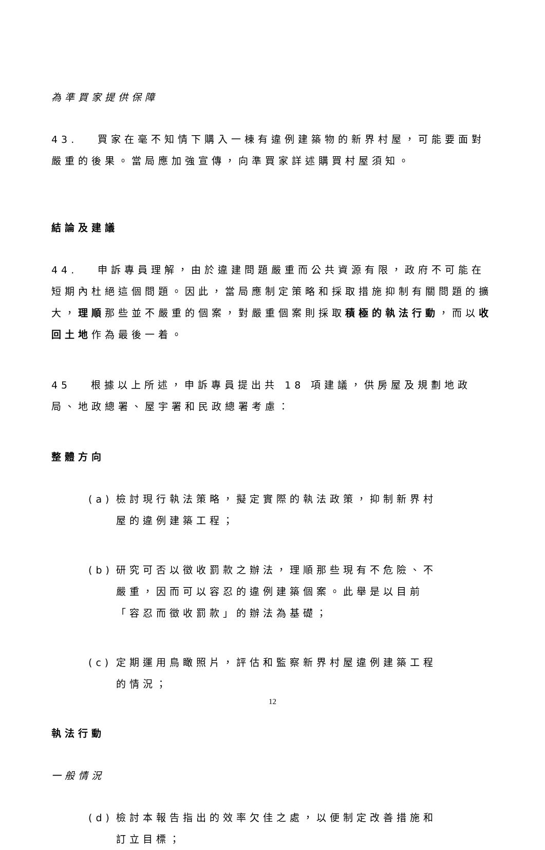為準買家提供保障
43.　 買家在毫不知情下購入一棟有違例建築物的新界村屋，可能要面對嚴重的後果。當局應加強宣傳，向準買家詳述購買村屋須知。
結論及建議
44.　 申訴專員理解，由於違建問題嚴重而公共資源有限，政府不可能在短期內杜絕這個問題。因此，當局應制定策略和採取措施抑制有關問題的擴大，理順那些並不嚴重的個案，對嚴重個案則採取積極的執法行動，而以收回土地作為最後一着。
45　 根據以上所述，申訴專員提出共 18 項建議，供房屋及規劃地政局、地政總署、屋宇署和民政總署考慮：
整體方向
(a) 檢討現行執法策略，擬定實際的執法政策，抑制新界村屋的違例建築工程；
(b) 研究可否以徵收罰款之辦法，理順那些現有不危險、不嚴重，因而可以容忍的違例建築個案。此舉是以目前「容忍而徵收罰款」的辦法為基礎；
(c) 定期運用鳥瞰照片，評估和監察新界村屋違例建築工程的情況；
執法行動
一般情況
(d) 檢討本報告指出的效率欠佳之處，以便制定改善措施和訂立目標；
12